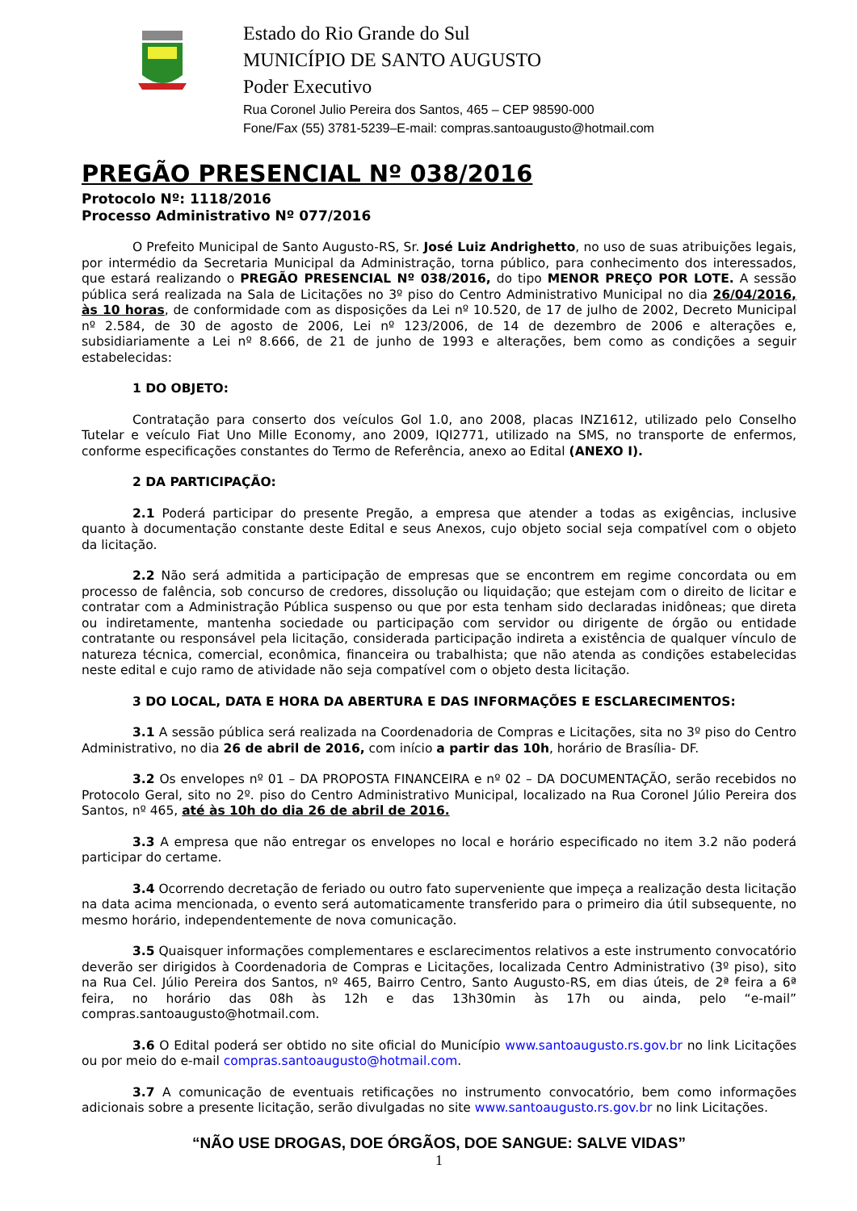Estado do Rio Grande do Sul
MUNICÍPIO DE SANTO AUGUSTO
Poder Executivo
Rua Coronel Julio Pereira dos Santos, 465 – CEP 98590-000
Fone/Fax (55) 3781-5239–E-mail: compras.santoaugusto@hotmail.com
PREGÃO PRESENCIAL Nº 038/2016
Protocolo Nº: 1118/2016
Processo Administrativo Nº 077/2016
O Prefeito Municipal de Santo Augusto-RS, Sr. José Luiz Andrighetto, no uso de suas atribuições legais, por intermédio da Secretaria Municipal da Administração, torna público, para conhecimento dos interessados, que estará realizando o PREGÃO PRESENCIAL Nº 038/2016, do tipo MENOR PREÇO POR LOTE. A sessão pública será realizada na Sala de Licitações no 3º piso do Centro Administrativo Municipal no dia 26/04/2016, às 10 horas, de conformidade com as disposições da Lei nº 10.520, de 17 de julho de 2002, Decreto Municipal nº 2.584, de 30 de agosto de 2006, Lei nº 123/2006, de 14 de dezembro de 2006 e alterações e, subsidiariamente a Lei nº 8.666, de 21 de junho de 1993 e alterações, bem como as condições a seguir estabelecidas:
1 DO OBJETO:
Contratação para conserto dos veículos Gol 1.0, ano 2008, placas INZ1612, utilizado pelo Conselho Tutelar e veículo Fiat Uno Mille Economy, ano 2009, IQI2771, utilizado na SMS, no transporte de enfermos, conforme especificações constantes do Termo de Referência, anexo ao Edital (ANEXO I).
2 DA PARTICIPAÇÃO:
2.1 Poderá participar do presente Pregão, a empresa que atender a todas as exigências, inclusive quanto à documentação constante deste Edital e seus Anexos, cujo objeto social seja compatível com o objeto da licitação.
2.2 Não será admitida a participação de empresas que se encontrem em regime concordata ou em processo de falência, sob concurso de credores, dissolução ou liquidação; que estejam com o direito de licitar e contratar com a Administração Pública suspenso ou que por esta tenham sido declaradas inidôneas; que direta ou indiretamente, mantenha sociedade ou participação com servidor ou dirigente de órgão ou entidade contratante ou responsável pela licitação, considerada participação indireta a existência de qualquer vínculo de natureza técnica, comercial, econômica, financeira ou trabalhista; que não atenda as condições estabelecidas neste edital e cujo ramo de atividade não seja compatível com o objeto desta licitação.
3 DO LOCAL, DATA E HORA DA ABERTURA E DAS INFORMAÇÕES E ESCLARECIMENTOS:
3.1 A sessão pública será realizada na Coordenadoria de Compras e Licitações, sita no 3º piso do Centro Administrativo, no dia 26 de abril de 2016, com início a partir das 10h, horário de Brasília- DF.
3.2 Os envelopes nº 01 – DA PROPOSTA FINANCEIRA e nº 02 – DA DOCUMENTAÇÃO, serão recebidos no Protocolo Geral, sito no 2º. piso do Centro Administrativo Municipal, localizado na Rua Coronel Júlio Pereira dos Santos, nº 465, até às 10h do dia 26 de abril de 2016.
3.3 A empresa que não entregar os envelopes no local e horário especificado no item 3.2 não poderá participar do certame.
3.4 Ocorrendo decretação de feriado ou outro fato superveniente que impeça a realização desta licitação na data acima mencionada, o evento será automaticamente transferido para o primeiro dia útil subsequente, no mesmo horário, independentemente de nova comunicação.
3.5 Quaisquer informações complementares e esclarecimentos relativos a este instrumento convocatório deverão ser dirigidos à Coordenadoria de Compras e Licitações, localizada Centro Administrativo (3º piso), sito na Rua Cel. Júlio Pereira dos Santos, nº 465, Bairro Centro, Santo Augusto-RS, em dias úteis, de 2ª feira a 6ª feira, no horário das 08h às 12h e das 13h30min às 17h ou ainda, pelo “e-mail” compras.santoaugusto@hotmail.com.
3.6 O Edital poderá ser obtido no site oficial do Município www.santoaugusto.rs.gov.br no link Licitações ou por meio do e-mail compras.santoaugusto@hotmail.com.
3.7 A comunicação de eventuais retificações no instrumento convocatório, bem como informações adicionais sobre a presente licitação, serão divulgadas no site www.santoaugusto.rs.gov.br no link Licitações.
“NÃO USE DROGAS, DOE ÓRGÃOS, DOE SANGUE: SALVE VIDAS”
1